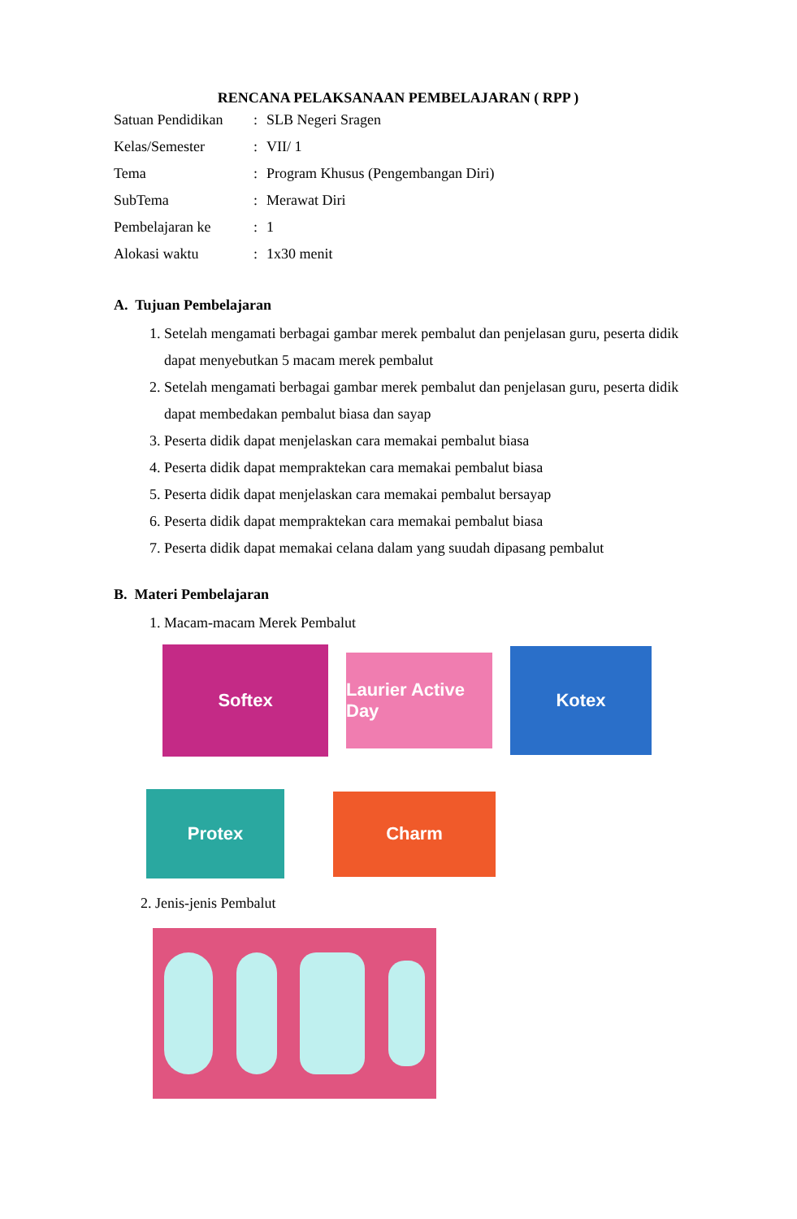RENCANA PELAKSANAAN PEMBELAJARAN ( RPP )
| Satuan Pendidikan | : | SLB Negeri Sragen |
| Kelas/Semester | : | VII/ 1 |
| Tema | : | Program Khusus (Pengembangan Diri) |
| SubTema | : | Merawat Diri |
| Pembelajaran ke | : | 1 |
| Alokasi waktu | : | 1x30 menit |
A. Tujuan Pembelajaran
1. Setelah mengamati berbagai gambar merek pembalut dan penjelasan guru, peserta didik dapat menyebutkan 5 macam merek pembalut
2. Setelah mengamati berbagai gambar merek pembalut dan penjelasan guru, peserta didik dapat membedakan pembalut biasa dan sayap
3. Peserta didik dapat menjelaskan cara memakai pembalut biasa
4. Peserta didik dapat mempraktekan cara memakai pembalut biasa
5. Peserta didik dapat menjelaskan cara memakai pembalut bersayap
6. Peserta didik dapat mempraktekan cara memakai pembalut biasa
7. Peserta didik dapat memakai celana dalam yang suudah dipasang pembalut
B. Materi Pembelajaran
1. Macam-macam Merek Pembalut
Softex
Laurier Active Day
Kotex
Protex
Charm
2. Jenis-jenis Pembalut